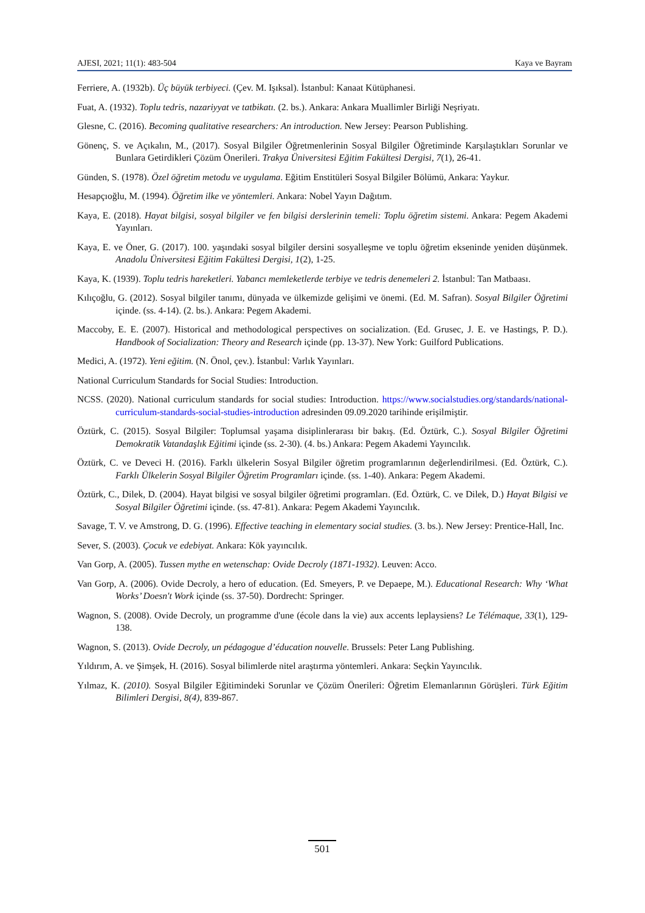AJESI, 2021; 11(1): 483-504 Kaya ve Bayram
Ferriere, A. (1932b). Üç büyük terbiyeci. (Çev. M. Işıksal). İstanbul: Kanaat Kütüphanesi.
Fuat, A. (1932). Toplu tedris, nazariyyat ve tatbikatı. (2. bs.). Ankara: Ankara Muallimler Birliği Neşriyatı.
Glesne, C. (2016). Becoming qualitative researchers: An introduction. New Jersey: Pearson Publishing.
Gönenç, S. ve Açıkalın, M., (2017). Sosyal Bilgiler Öğretmenlerinin Sosyal Bilgiler Öğretiminde Karşılaştıkları Sorunlar ve Bunlara Getirdikleri Çözüm Önerileri. Trakya Üniversitesi Eğitim Fakültesi Dergisi, 7(1), 26-41.
Günden, S. (1978). Özel öğretim metodu ve uygulama. Eğitim Enstitüleri Sosyal Bilgiler Bölümü, Ankara: Yaykur.
Hesapçıoğlu, M. (1994). Öğretim ilke ve yöntemleri. Ankara: Nobel Yayın Dağıtım.
Kaya, E. (2018). Hayat bilgisi, sosyal bilgiler ve fen bilgisi derslerinin temeli: Toplu öğretim sistemi. Ankara: Pegem Akademi Yayınları.
Kaya, E. ve Öner, G. (2017). 100. yaşındaki sosyal bilgiler dersini sosyalleşme ve toplu öğretim ekseninde yeniden düşünmek. Anadolu Üniversitesi Eğitim Fakültesi Dergisi, 1(2), 1-25.
Kaya, K. (1939). Toplu tedris hareketleri. Yabancı memleketlerde terbiye ve tedris denemeleri 2. İstanbul: Tan Matbaası.
Kılıçoğlu, G. (2012). Sosyal bilgiler tanımı, dünyada ve ülkemizde gelişimi ve önemi. (Ed. M. Safran). Sosyal Bilgiler Öğretimi içinde. (ss. 4-14). (2. bs.). Ankara: Pegem Akademi.
Maccoby, E. E. (2007). Historical and methodological perspectives on socialization. (Ed. Grusec, J. E. ve Hastings, P. D.). Handbook of Socialization: Theory and Research içinde (pp. 13-37). New York: Guilford Publications.
Medici, A. (1972). Yeni eğitim. (N. Önol, çev.). İstanbul: Varlık Yayınları.
National Curriculum Standards for Social Studies: Introduction.
NCSS. (2020). National curriculum standards for social studies: Introduction. https://www.socialstudies.org/standards/national-curriculum-standards-social-studies-introduction adresinden 09.09.2020 tarihinde erişilmiştir.
Öztürk, C. (2015). Sosyal Bilgiler: Toplumsal yaşama disiplinlerarası bir bakış. (Ed. Öztürk, C.). Sosyal Bilgiler Öğretimi Demokratik Vatandaşlık Eğitimi içinde (ss. 2-30). (4. bs.) Ankara: Pegem Akademi Yayıncılık.
Öztürk, C. ve Deveci H. (2016). Farklı ülkelerin Sosyal Bilgiler öğretim programlarının değerlendirilmesi. (Ed. Öztürk, C.). Farklı Ülkelerin Sosyal Bilgiler Öğretim Programları içinde. (ss. 1-40). Ankara: Pegem Akademi.
Öztürk, C., Dilek, D. (2004). Hayat bilgisi ve sosyal bilgiler öğretimi programları. (Ed. Öztürk, C. ve Dilek, D.) Hayat Bilgisi ve Sosyal Bilgiler Öğretimi içinde. (ss. 47-81). Ankara: Pegem Akademi Yayıncılık.
Savage, T. V. ve Amstrong, D. G. (1996). Effective teaching in elementary social studies. (3. bs.). New Jersey: Prentice-Hall, Inc.
Sever, S. (2003). Çocuk ve edebiyat. Ankara: Kök yayıncılık.
Van Gorp, A. (2005). Tussen mythe en wetenschap: Ovide Decroly (1871-1932). Leuven: Acco.
Van Gorp, A. (2006). Ovide Decroly, a hero of education. (Ed. Smeyers, P. ve Depaepe, M.). Educational Research: Why ‘What Works’ Doesn't Work içinde (ss. 37-50). Dordrecht: Springer.
Wagnon, S. (2008). Ovide Decroly, un programme d'une (école dans la vie) aux accents leplaysiens? Le Télémaque, 33(1), 129-138.
Wagnon, S. (2013). Ovide Decroly, un pédagogue d’éducation nouvelle. Brussels: Peter Lang Publishing.
Yıldırım, A. ve Şimşek, H. (2016). Sosyal bilimlerde nitel araştırma yöntemleri. Ankara: Seçkin Yayıncılık.
Yılmaz, K. (2010). Sosyal Bilgiler Eğitimindeki Sorunlar ve Çözüm Önerileri: Öğretim Elemanlarının Görüşleri. Türk Eğitim Bilimleri Dergisi, 8(4), 839-867.
501